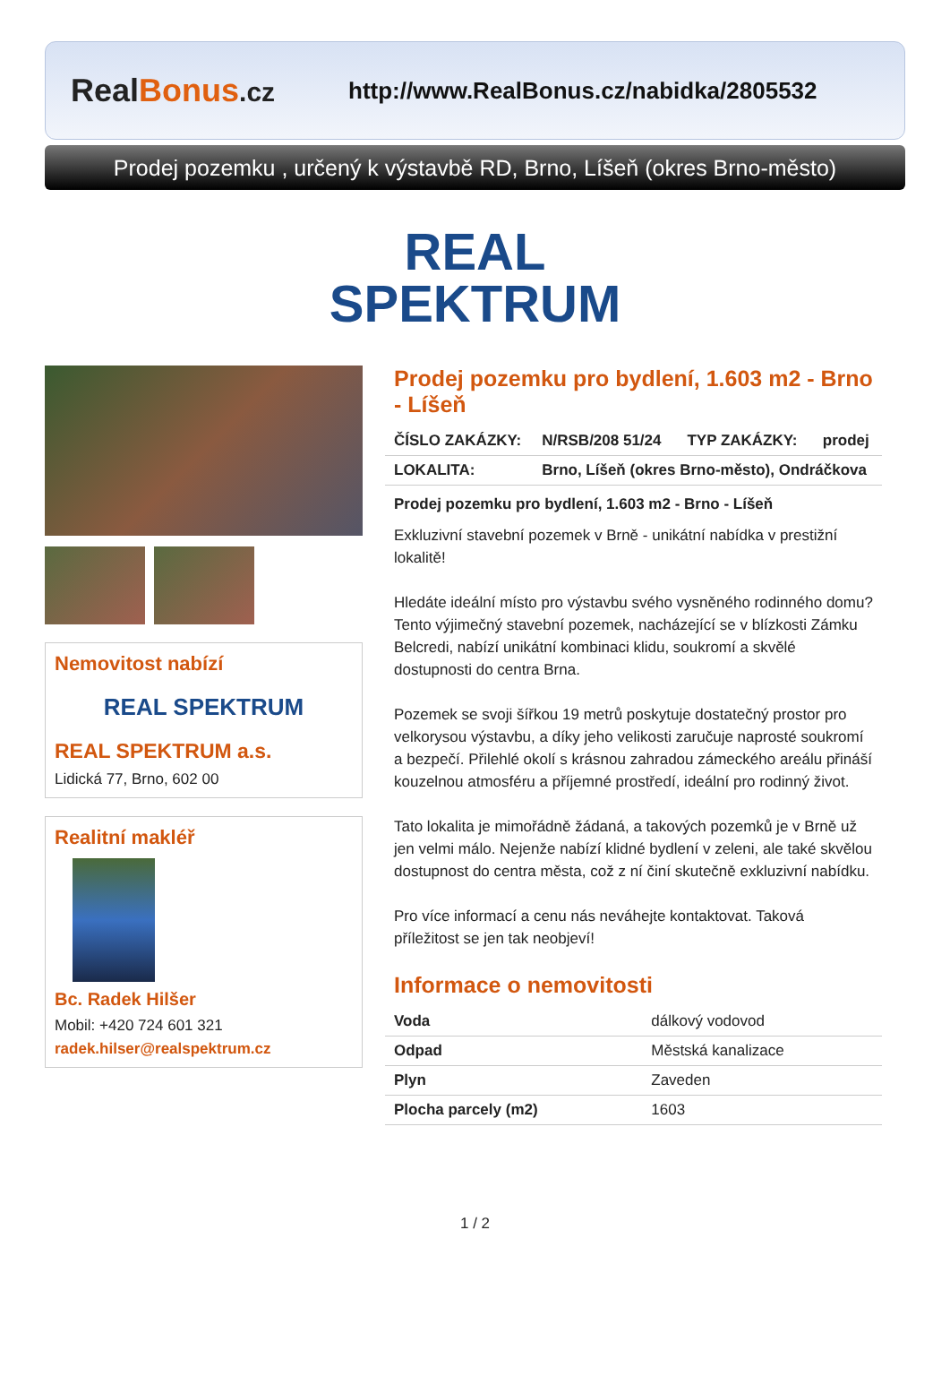RealBonus.cz
http://www.RealBonus.cz/nabidka/2805532
Prodej pozemku , určený k výstavbě RD, Brno, Líšeň (okres Brno-město)
REAL
SPEKTRUM
Nemovitost nabízí
REAL SPEKTRUM
REAL SPEKTRUM a.s.
Lidická 77, Brno, 602 00
Realitní makléř
Bc. Radek Hilšer
Mobil: +420 724 601 321
radek.hilser@realspektrum.cz
Prodej pozemku pro bydlení, 1.603 m2 - Brno - Líšeň
| ČÍSLO ZAKÁZKY: | N/RSB/208 51/24 | TYP ZAKÁZKY: | prodej |
| --- | --- | --- | --- |
| LOKALITA: | Brno, Líšeň (okres Brno-město), Ondráčkova | | |
Prodej pozemku pro bydlení, 1.603 m2 - Brno - Líšeň
Exkluzivní stavební pozemek v Brně - unikátní nabídka v prestižní lokalitě!
Hledáte ideální místo pro výstavbu svého vysněného rodinného domu? Tento výjimečný stavební pozemek, nacházející se v blízkosti Zámku Belcredi, nabízí unikátní kombinaci klidu, soukromí a skvělé dostupnosti do centra Brna.
Pozemek se svoji šířkou 19 metrů poskytuje dostatečný prostor pro velkorysou výstavbu, a díky jeho velikosti zaručuje naprosté soukromí a bezpečí. Přilehlé okolí s krásnou zahradou zámeckého areálu přináší kouzelnou atmosféru a příjemné prostředí, ideální pro rodinný život.
Tato lokalita je mimořádně žádaná, a takových pozemků je v Brně už jen velmi málo. Nejenže nabízí klidné bydlení v zeleni, ale také skvělou dostupnost do centra města, což z ní činí skutečně exkluzivní nabídku.
Pro více informací a cenu nás neváhejte kontaktovat. Taková příležitost se jen tak neobjeví!
Informace o nemovitosti
| Voda | dálkový vodovod |
| Odpad | Městská kanalizace |
| Plyn | Zaveden |
| Plocha parcely (m2) | 1603 |
1 / 2